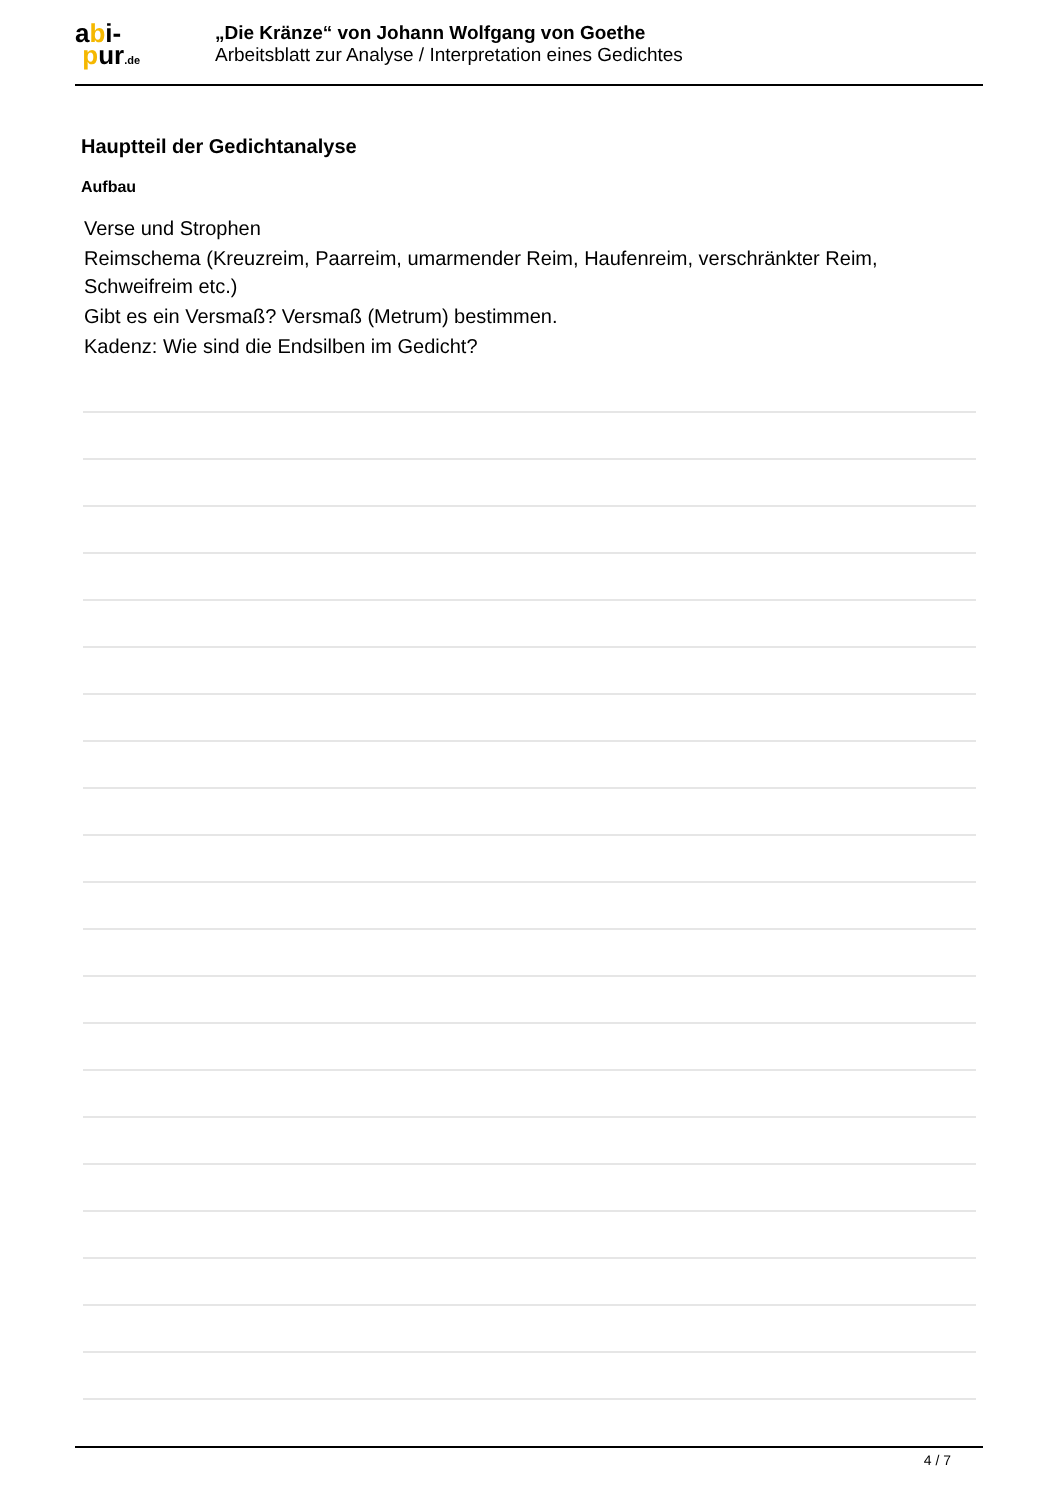abi-
pur.de
„Die Kränze“ von Johann Wolfgang von Goethe
Arbeitsblatt zur Analyse / Interpretation eines Gedichtes
Hauptteil der Gedichtanalyse
Aufbau
Verse und Strophen
Reimschema (Kreuzreim, Paarreim, umarmender Reim, Haufenreim, verschränkter Reim, Schweifreim etc.)
Gibt es ein Versmaß? Versmaß (Metrum) bestimmen.
Kadenz: Wie sind die Endsilben im Gedicht?
4 / 7